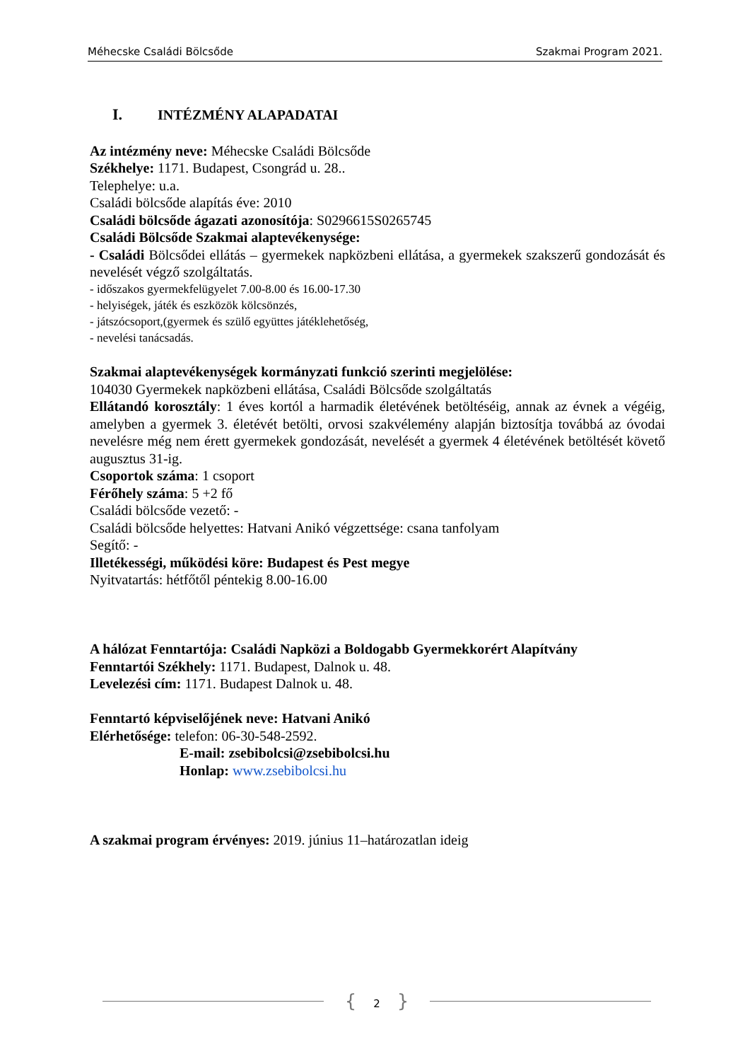Méhecske Családi Bölcsőde Szakmai Program 2021.
I. INTÉZMÉNY ALAPADATAI
Az intézmény neve: Méhecske Családi Bölcsőde
Székhelye: 1171. Budapest, Csongrád u. 28..
Telephelye: u.a.
Családi bölcsőde alapítás éve: 2010
Családi bölcsőde ágazati azonosítója: S0296615S0265745
Családi Bölcsőde Szakmai alaptevékenysége:
- Családi Bölcsődei ellátás – gyermekek napközbeni ellátása, a gyermekek szakszerű gondozását és nevelését végző szolgáltatás.
- időszakos gyermekfelügyelet 7.00-8.00 és 16.00-17.30
- helyiségek, játék és eszközök kölcsönzés,
- játszócsoport,(gyermek és szülő együttes játéklehetőség,
- nevelési tanácsadás.
Szakmai alaptevékenységek kormányzati funkció szerinti megjelölése:
104030 Gyermekek napközbeni ellátása, Családi Bölcsőde szolgáltatás
Ellátandó korosztály: 1 éves kortól a harmadik életévének betöltéséig, annak az évnek a végéig, amelyben a gyermek 3. életévét betölti, orvosi szakvélemény alapján biztosítja továbbá az óvodai nevelésre még nem érett gyermekek gondozását, nevelését a gyermek 4 életévének betöltését követő augusztus 31-ig.
Csoportok száma: 1 csoport
Férőhely száma: 5 +2 fő
Családi bölcsőde vezető: -
Családi bölcsőde helyettes: Hatvani Anikó végzettsége: csana tanfolyam
Segítő: -
Illetékességi, működési köre: Budapest és Pest megye
Nyitvatartás: hétfőtől péntekig 8.00-16.00
A hálózat Fenntartója: Családi Napközi a Boldogabb Gyermekkorért Alapítvány
Fenntartói Székhely: 1171. Budapest, Dalnok u. 48.
Levelezési cím: 1171. Budapest Dalnok u. 48.
Fenntartó képviselőjének neve: Hatvani Anikó
Elérhetősége: telefon: 06-30-548-2592.
E-mail: zsebibolcsi@zsebibolcsi.hu
Honlap: www.zsebibolcsi.hu
A szakmai program érvényes: 2019. június 11–határozatlan ideig
{ 2 }